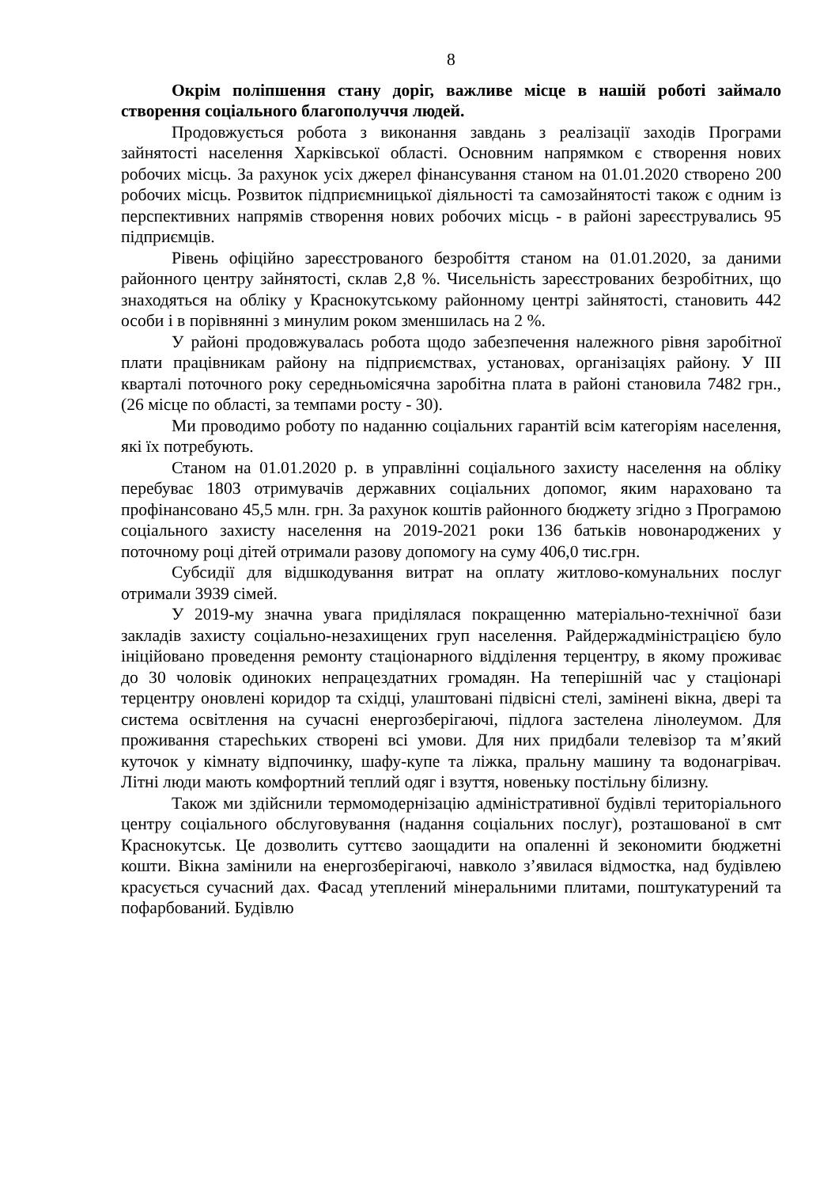8
Окрім поліпшення стану доріг, важливе місце в нашій роботі займало створення соціального благополуччя людей.
Продовжується робота з виконання завдань з реалізації заходів Програми зайнятості населення Харківської області. Основним напрямком є створення нових робочих місць. За рахунок усіх джерел фінансування станом на 01.01.2020 створено 200 робочих місць. Розвиток підприємницької діяльності та самозайнятості також є одним із перспективних напрямів створення нових робочих місць - в районі зареєструвались 95 підприємців.
Рівень офіційно зареєстрованого безробіття станом на 01.01.2020, за даними районного центру зайнятості, склав 2,8 %. Чисельність зареєстрованих безробітних, що знаходяться на обліку у Краснокутському районному центрі зайнятості, становить 442 особи і в порівнянні з минулим роком зменшилась на 2 %.
У районі продовжувалась робота щодо забезпечення належного рівня заробітної плати працівникам району на підприємствах, установах, організаціях району. У ІІІ кварталі поточного року середньомісячна заробітна плата в районі становила 7482 грн., (26 місце по області, за темпами росту - 30).
Ми проводимо роботу по наданню соціальних гарантій всім категоріям населення, які їх потребують.
Станом на 01.01.2020 р. в управлінні соціального захисту населення на обліку перебуває 1803 отримувачів державних соціальних допомог, яким нараховано та профінансовано 45,5 млн. грн. За рахунок коштів районного бюджету згідно з Програмою соціального захисту населення на 2019-2021 роки 136 батьків новонароджених у поточному році дітей отримали разову допомогу на суму 406,0 тис.грн.
Субсидії для відшкодування витрат на оплату житлово-комунальних послуг отримали 3939 сімей.
У 2019-му значна увага приділялася покращенню матеріально-технічної бази закладів захисту соціально-незахищених груп населення. Райдержадміністрацією було ініційовано проведення ремонту стаціонарного відділення терцентру, в якому проживає до 30 чоловік одиноких непрацездатних громадян. На теперішній час у стаціонарі терцентру оновлені коридор та східці, улаштовані підвісні стелі, замінені вікна, двері та система освітлення на сучасні енергозберігаючі, підлога застелена лінолеумом. Для проживання старechьких створені всі умови. Для них придбали телевізор та м’який куточок у кімнату відпочинку, шафу-купе та ліжка, пральну машину та водонагрівач. Літні люди мають комфортний теплий одяг і взуття, новеньку постільну білизну.
Також ми здійснили термомодернізацію адміністративної будівлі територіального центру соціального обслуговування (надання соціальних послуг), розташованої в смт Краснокутськ. Це дозволить суттєво заощадити на опаленні й зекономити бюджетні кошти. Вікна замінили на енергозберігаючі, навколо з’явилася відмостка, над будівлею красується сучасний дах. Фасад утеплений мінеральними плитами, поштукатурений та пофарбований. Будівлю